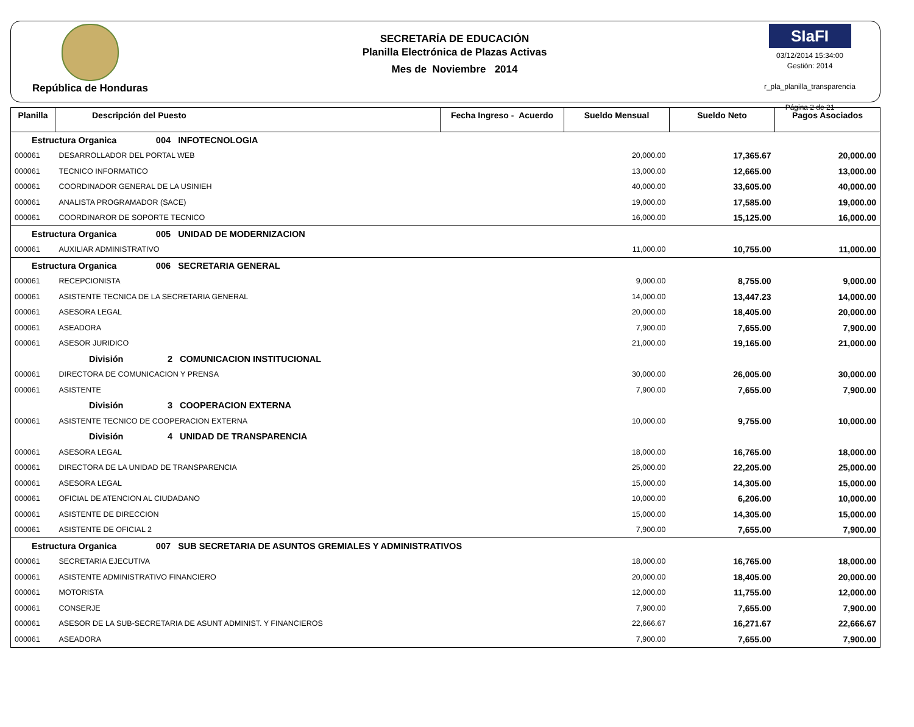República de Honduras
SECRETARÍA DE EDUCACIÓN
Planilla Electrónica de Plazas Activas
Mes de Noviembre 2014
SIaFI
03/12/2014 15:34:00
Gestión: 2014
r_pla_planilla_transparencia
Página 2 de 21
| Planilla | Descripción del Puesto | Fecha Ingreso - Acuerdo | Sueldo Mensual | Sueldo Neto | Pagos Asociados |
| --- | --- | --- | --- | --- | --- |
| Estructura Organica 004 INFOTECNOLOGIA | | | | | |
| 000061 | DESARROLLADOR DEL PORTAL WEB | | 20,000.00 | 17,365.67 | 20,000.00 |
| 000061 | TECNICO INFORMATICO | | 13,000.00 | 12,665.00 | 13,000.00 |
| 000061 | COORDINADOR GENERAL DE LA USINIEH | | 40,000.00 | 33,605.00 | 40,000.00 |
| 000061 | ANALISTA PROGRAMADOR (SACE) | | 19,000.00 | 17,585.00 | 19,000.00 |
| 000061 | COORDINAROR DE SOPORTE TECNICO | | 16,000.00 | 15,125.00 | 16,000.00 |
| Estructura Organica 005 UNIDAD DE MODERNIZACION | | | | | |
| 000061 | AUXILIAR ADMINISTRATIVO | | 11,000.00 | 10,755.00 | 11,000.00 |
| Estructura Organica 006 SECRETARIA GENERAL | | | | | |
| 000061 | RECEPCIONISTA | | 9,000.00 | 8,755.00 | 9,000.00 |
| 000061 | ASISTENTE TECNICA DE LA SECRETARIA GENERAL | | 14,000.00 | 13,447.23 | 14,000.00 |
| 000061 | ASESORA LEGAL | | 20,000.00 | 18,405.00 | 20,000.00 |
| 000061 | ASEADORA | | 7,900.00 | 7,655.00 | 7,900.00 |
| 000061 | ASESOR JURIDICO | | 21,000.00 | 19,165.00 | 21,000.00 |
| División 2 COMUNICACION INSTITUCIONAL | | | | | |
| 000061 | DIRECTORA DE COMUNICACION Y PRENSA | | 30,000.00 | 26,005.00 | 30,000.00 |
| 000061 | ASISTENTE | | 7,900.00 | 7,655.00 | 7,900.00 |
| División 3 COOPERACION EXTERNA | | | | | |
| 000061 | ASISTENTE TECNICO DE COOPERACION EXTERNA | | 10,000.00 | 9,755.00 | 10,000.00 |
| División 4 UNIDAD DE TRANSPARENCIA | | | | | |
| 000061 | ASESORA LEGAL | | 18,000.00 | 16,765.00 | 18,000.00 |
| 000061 | DIRECTORA DE LA UNIDAD DE TRANSPARENCIA | | 25,000.00 | 22,205.00 | 25,000.00 |
| 000061 | ASESORA LEGAL | | 15,000.00 | 14,305.00 | 15,000.00 |
| 000061 | OFICIAL DE ATENCION AL CIUDADANO | | 10,000.00 | 6,206.00 | 10,000.00 |
| 000061 | ASISTENTE DE DIRECCION | | 15,000.00 | 14,305.00 | 15,000.00 |
| 000061 | ASISTENTE DE OFICIAL 2 | | 7,900.00 | 7,655.00 | 7,900.00 |
| Estructura Organica 007 SUB SECRETARIA DE ASUNTOS GREMIALES Y ADMINISTRATIVOS | | | | | |
| 000061 | SECRETARIA EJECUTIVA | | 18,000.00 | 16,765.00 | 18,000.00 |
| 000061 | ASISTENTE ADMINISTRATIVO FINANCIERO | | 20,000.00 | 18,405.00 | 20,000.00 |
| 000061 | MOTORISTA | | 12,000.00 | 11,755.00 | 12,000.00 |
| 000061 | CONSERJE | | 7,900.00 | 7,655.00 | 7,900.00 |
| 000061 | ASESOR DE LA SUB-SECRETARIA DE ASUNT ADMINIST. Y FINANCIEROS | | 22,666.67 | 16,271.67 | 22,666.67 |
| 000061 | ASEADORA | | 7,900.00 | 7,655.00 | 7,900.00 |